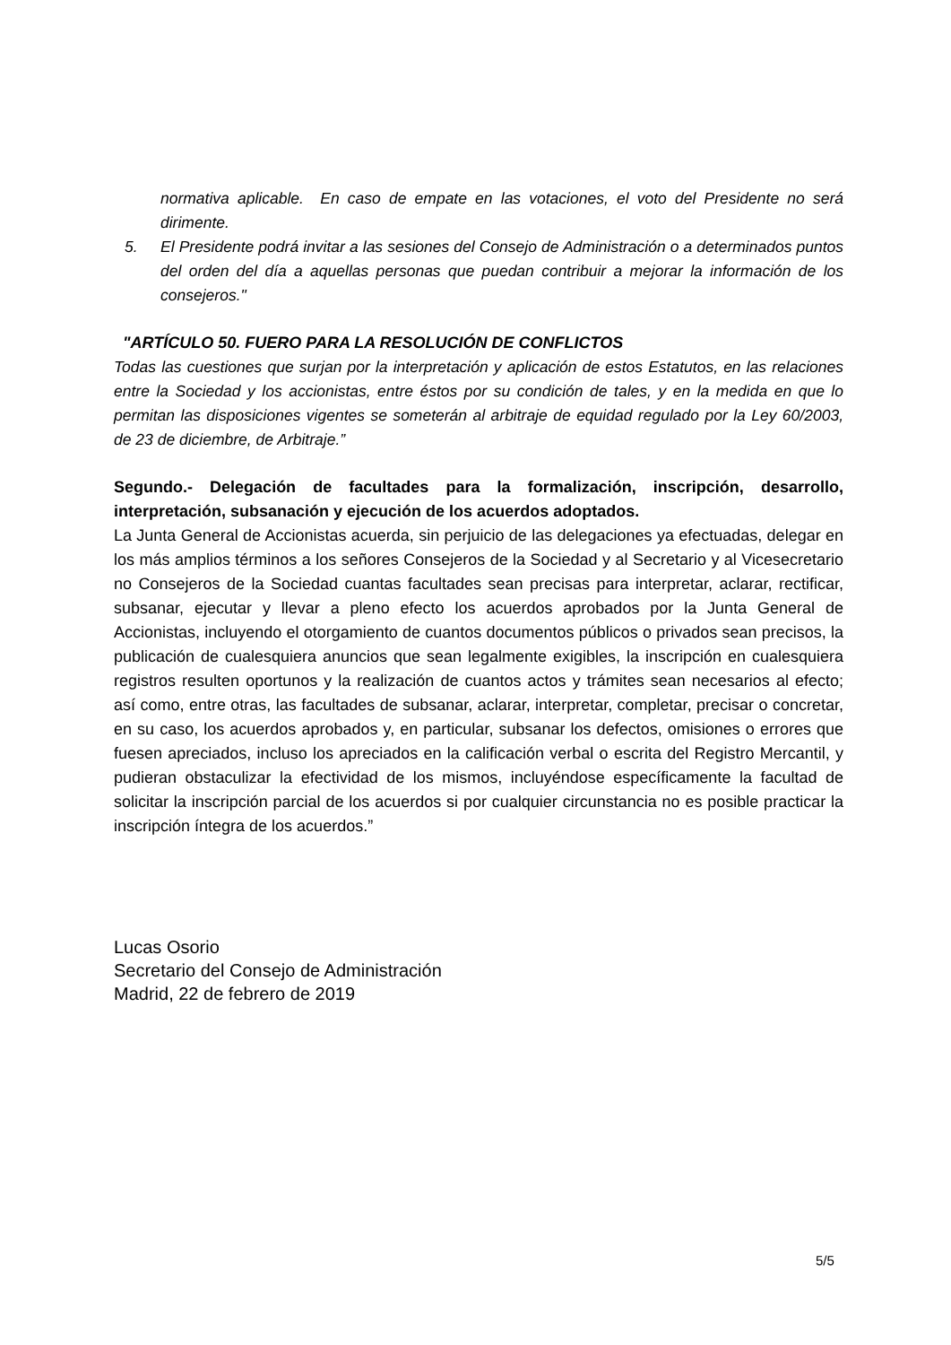normativa aplicable. En caso de empate en las votaciones, el voto del Presidente no será dirimente.
5. El Presidente podrá invitar a las sesiones del Consejo de Administración o a determinados puntos del orden del día a aquellas personas que puedan contribuir a mejorar la información de los consejeros."
"ARTÍCULO 50. FUERO PARA LA RESOLUCIÓN DE CONFLICTOS
Todas las cuestiones que surjan por la interpretación y aplicación de estos Estatutos, en las relaciones entre la Sociedad y los accionistas, entre éstos por su condición de tales, y en la medida en que lo permitan las disposiciones vigentes se someterán al arbitraje de equidad regulado por la Ley 60/2003, de 23 de diciembre, de Arbitraje.”
Segundo.- Delegación de facultades para la formalización, inscripción, desarrollo, interpretación, subsanación y ejecución de los acuerdos adoptados.
La Junta General de Accionistas acuerda, sin perjuicio de las delegaciones ya efectuadas, delegar en los más amplios términos a los señores Consejeros de la Sociedad y al Secretario y al Vicesecretario no Consejeros de la Sociedad cuantas facultades sean precisas para interpretar, aclarar, rectificar, subsanar, ejecutar y llevar a pleno efecto los acuerdos aprobados por la Junta General de Accionistas, incluyendo el otorgamiento de cuantos documentos públicos o privados sean precisos, la publicación de cualesquiera anuncios que sean legalmente exigibles, la inscripción en cualesquiera registros resulten oportunos y la realización de cuantos actos y trámites sean necesarios al efecto; así como, entre otras, las facultades de subsanar, aclarar, interpretar, completar, precisar o concretar, en su caso, los acuerdos aprobados y, en particular, subsanar los defectos, omisiones o errores que fuesen apreciados, incluso los apreciados en la calificación verbal o escrita del Registro Mercantil, y pudieran obstaculizar la efectividad de los mismos, incluyéndose específicamente la facultad de solicitar la inscripción parcial de los acuerdos si por cualquier circunstancia no es posible practicar la inscripción íntegra de los acuerdos.”
Lucas Osorio
Secretario del Consejo de Administración
Madrid, 22 de febrero de 2019
5/5